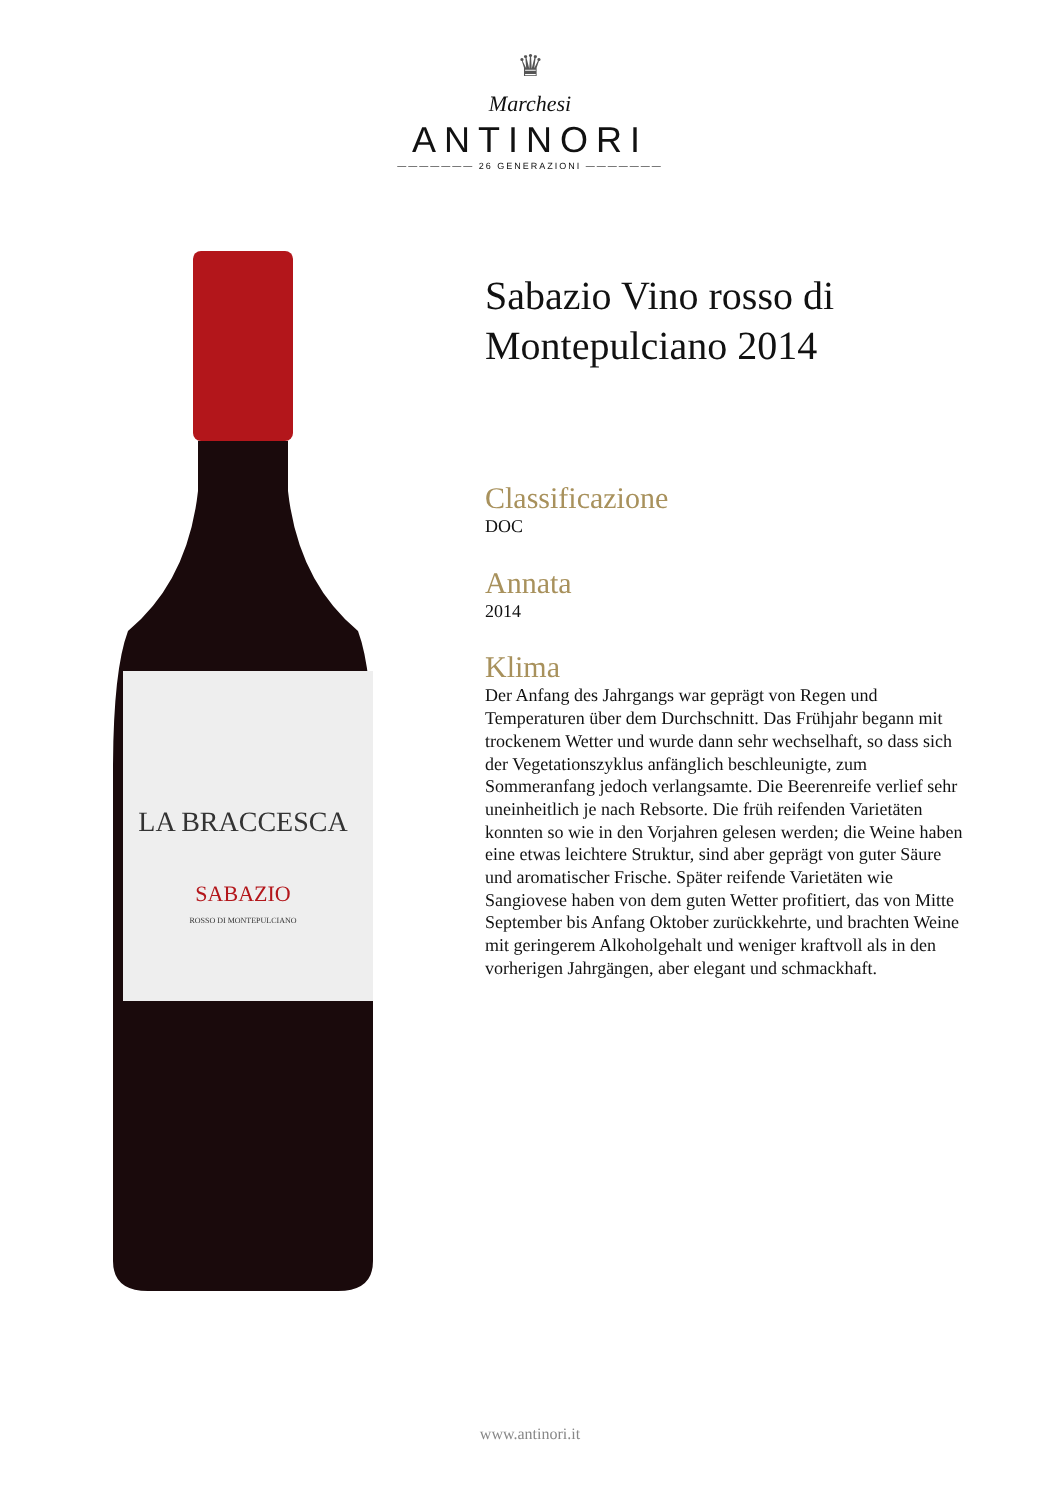♛
Marchesi
ANTINORI
——————— 26 GENERAZIONI ———————
LA BRACCESCA
SABAZIO
ROSSO DI MONTEPULCIANO
Sabazio Vino rosso di Montepulciano 2014
Classificazione
DOC
Annata
2014
Klima
Der Anfang des Jahrgangs war geprägt von Regen und Temperaturen über dem Durchschnitt. Das Frühjahr begann mit trockenem Wetter und wurde dann sehr wechselhaft, so dass sich der Vegetationszyklus anfänglich beschleunigte, zum Sommeranfang jedoch verlangsamte. Die Beerenreife verlief sehr uneinheitlich je nach Rebsorte. Die früh reifenden Varietäten konnten so wie in den Vorjahren gelesen werden; die Weine haben eine etwas leichtere Struktur, sind aber geprägt von guter Säure und aromatischer Frische. Später reifende Varietäten wie Sangiovese haben von dem guten Wetter profitiert, das von Mitte September bis Anfang Oktober zurückkehrte, und brachten Weine mit geringerem Alkoholgehalt und weniger kraftvoll als in den vorherigen Jahrgängen, aber elegant und schmackhaft.
www.antinori.it